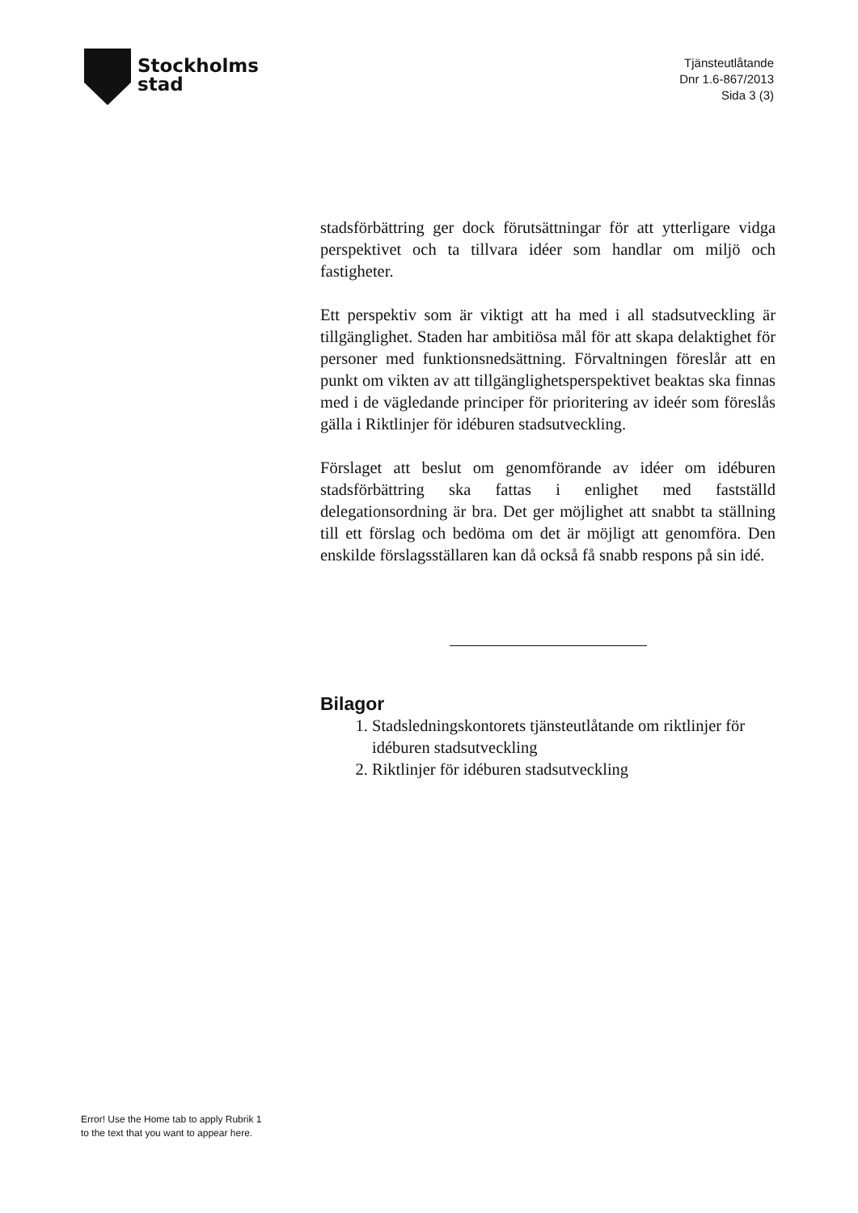Stockholms
stad
Tjänsteutlåtande
Dnr 1.6-867/2013
Sida 3 (3)
stadsförbättring ger dock förutsättningar för att ytterligare vidga perspektivet och ta tillvara idéer som handlar om miljö och fastigheter.
Ett perspektiv som är viktigt att ha med i all stadsutveckling är tillgänglighet. Staden har ambitiösa mål för att skapa delaktighet för personer med funktionsnedsättning. Förvaltningen föreslår att en punkt om vikten av att tillgänglighetsperspektivet beaktas ska finnas med i de vägledande principer för prioritering av ideér som föreslås gälla i Riktlinjer för idéburen stadsutveckling.
Förslaget att beslut om genomförande av idéer om idéburen stadsförbättring ska fattas i enlighet med fastställd delegationsordning är bra. Det ger möjlighet att snabbt ta ställning till ett förslag och bedöma om det är möjligt att genomföra. Den enskilde förslagsställaren kan då också få snabb respons på sin idé.
Bilagor
1. Stadsledningskontorets tjänsteutlåtande om riktlinjer för idéburen stadsutveckling
2. Riktlinjer för idéburen stadsutveckling
Error! Use the Home tab to apply Rubrik 1
to the text that you want to appear here.